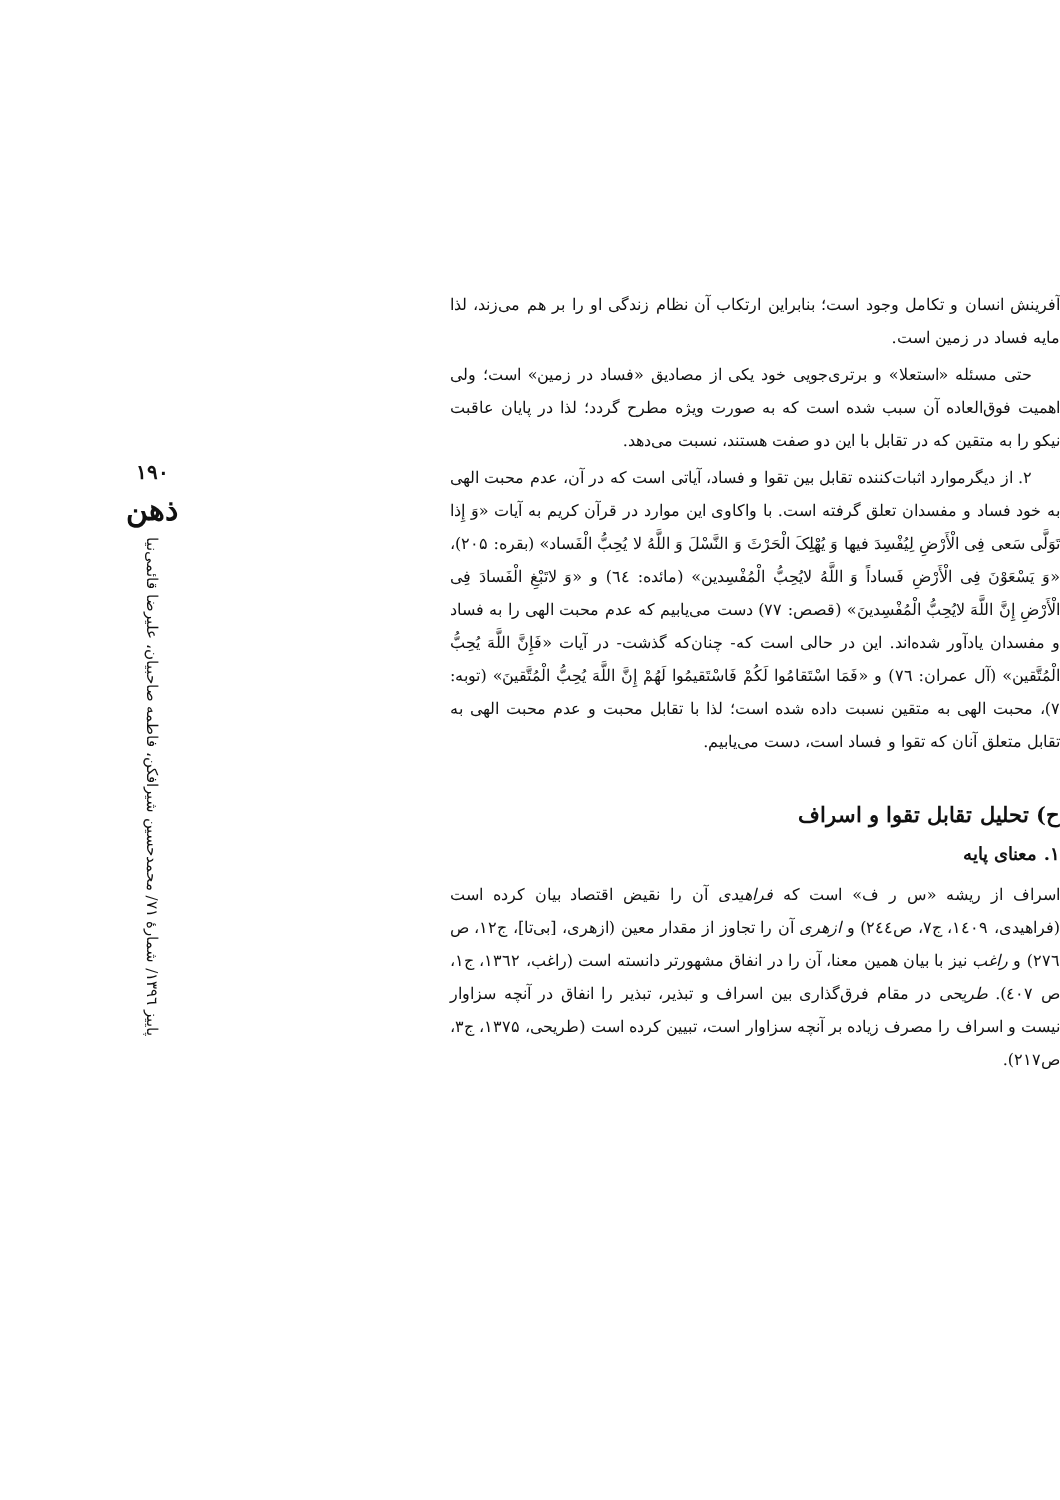آفرینش انسان و تکامل وجود است؛ بنابراین ارتکاب آن نظام زندگی او را بر هم می‌زند، لذا مایه فساد در زمین است.
حتی مسئله «استعلا» و برتری‌جویی خود یکی از مصادیق «فساد در زمین» است؛ ولی اهمیت فوق‌العاده آن سبب شده است که به صورت ویژه مطرح گردد؛ لذا در پایان عاقبت نیکو را به متقین که در تقابل با این دو صفت هستند، نسبت می‌دهد.
۲. از دیگرموارد اثبات‌کننده تقابل بین تقوا و فساد، آیاتی است که در آن، عدم محبت الهی به خود فساد و مفسدان تعلق گرفته است. با واکاوی این موارد در قرآن کریم به آیات «وَ إِذا تَوَلَّی سَعی فِی الْأَرْضِ لِیُفْسِدَ فیها وَ یُهْلِکَ الْحَرْثَ وَ النَّسْلَ وَ اللَّهُ لا یُحِبُّ الْفَساد» (بقره: ۲۰۵)، «وَ یَسْعَوْنَ فِی الْأَرْضِ فَساداً وَ اللَّهُ لایُحِبُّ الْمُفْسِدین» (مائده: ٦٤) و «وَ لاتَبْغِ الْفَسادَ فِی الْأَرْضِ إِنَّ اللَّهَ لایُحِبُّ الْمُفْسِدینَ» (قصص: ۷۷) دست می‌یابیم که عدم محبت الهی را به فساد و مفسدان یادآور شده‌اند. این در حالی است که- چنان‌که گذشت- در آیات «فَإِنَّ اللَّهَ یُحِبُّ الْمُتَّقین» (آل عمران: ۷٦) و «فَمَا اسْتَقامُوا لَکُمْ فَاسْتَقیمُوا لَهُمْ إِنَّ اللَّهَ یُحِبُّ الْمُتَّقینَ» (توبه: ۷)، محبت الهی به متقین نسبت داده شده است؛ لذا با تقابل محبت و عدم محبت الهی به تقابل متعلق آنان که تقوا و فساد است، دست می‌یابیم.
ح) تحلیل تقابل تقوا و اسراف
۱. معنای پایه
اسراف از ریشه «س ر ف» است که فراهیدی آن را نقیض اقتصاد بیان کرده است (فراهیدی، ۱٤۰۹، ج۷، ص۲٤٤) و ازهری آن را تجاوز از مقدار معین (ازهری، [بی‌تا]، ج۱۲، ص ۲۷٦) و راغب نیز با بیان همین معنا، آن را در انفاق مشهورتر دانسته است (راغب، ۱۳٦۲، ج۱، ص ٤۰۷). طریحی در مقام فرق‌گذاری بین اسراف و تبذیر، تبذیر را انفاق در آنچه سزاوار نیست و اسراف را مصرف زیاده بر آنچه سزاوار است، تبیین کرده است (طریحی، ۱۳۷۵، ج۳، ص۲۱۷).
۱۹۰
ذهن
پاییز ۱۳۹٦/ شمارهٔ ۷۱/ محمدحسین شیرافکن، فاطمه صاحبیان، علیرضا قائمی‌نیا